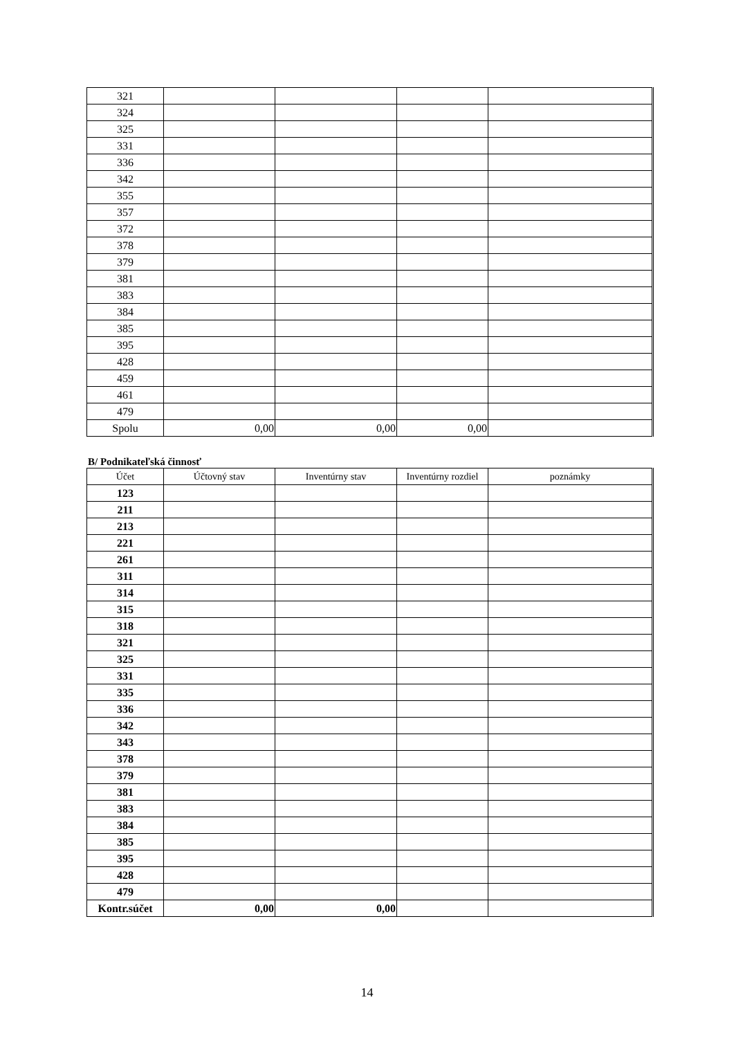| 321 | | | | |
| 324 | | | | |
| 325 | | | | |
| 331 | | | | |
| 336 | | | | |
| 342 | | | | |
| 355 | | | | |
| 357 | | | | |
| 372 | | | | |
| 378 | | | | |
| 379 | | | | |
| 381 | | | | |
| 383 | | | | |
| 384 | | | | |
| 385 | | | | |
| 395 | | | | |
| 428 | | | | |
| 459 | | | | |
| 461 | | | | |
| 479 | | | | |
| Spolu | 0,00 | 0,00 | 0,00 | |
B/ Podnikateľská činnosť
| Účet | Účtovný stav | Inventúrny stav | Inventúrny rozdiel | poznámky |
| --- | --- | --- | --- | --- |
| 123 | | | | |
| 211 | | | | |
| 213 | | | | |
| 221 | | | | |
| 261 | | | | |
| 311 | | | | |
| 314 | | | | |
| 315 | | | | |
| 318 | | | | |
| 321 | | | | |
| 325 | | | | |
| 331 | | | | |
| 335 | | | | |
| 336 | | | | |
| 342 | | | | |
| 343 | | | | |
| 378 | | | | |
| 379 | | | | |
| 381 | | | | |
| 383 | | | | |
| 384 | | | | |
| 385 | | | | |
| 395 | | | | |
| 428 | | | | |
| 479 | | | | |
| Kontr.súčet | 0,00 | 0,00 | | |
14